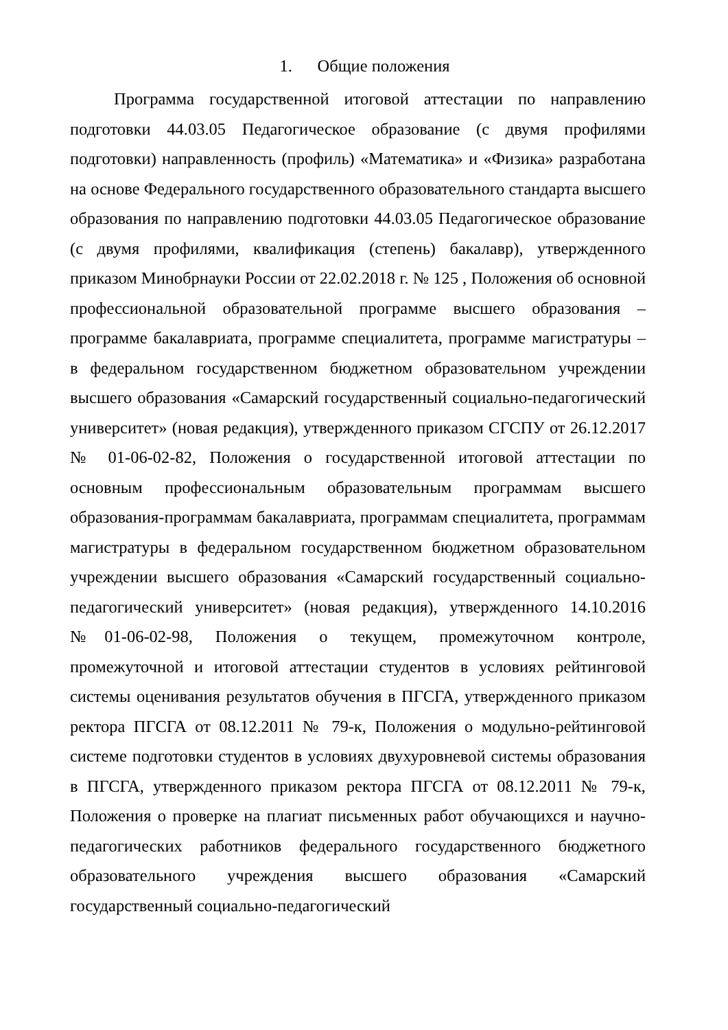1. Общие положения
Программа государственной итоговой аттестации по направлению подготовки 44.03.05 Педагогическое образование (с двумя профилями подготовки) направленность (профиль) «Математика» и «Физика» разработана на основе Федерального государственного образовательного стандарта высшего образования по направлению подготовки 44.03.05 Педагогическое образование (с двумя профилями, квалификация (степень) бакалавр), утвержденного приказом Минобрнауки России от 22.02.2018 г. № 125 , Положения об основной профессиональной образовательной программе высшего образования – программе бакалавриата, программе специалитета, программе магистратуры – в федеральном государственном бюджетном образовательном учреждении высшего образования «Самарский государственный социально-педагогический университет» (новая редакция), утвержденного приказом СГСПУ от 26.12.2017 № 01-06-02-82, Положения о государственной итоговой аттестации по основным профессиональным образовательным программам высшего образования-программам бакалавриата, программам специалитета, программам магистратуры в федеральном государственном бюджетном образовательном учреждении высшего образования «Самарский государственный социально-педагогический университет» (новая редакция), утвержденного 14.10.2016 №01-06-02-98, Положения о текущем, промежуточном контроле, промежуточной и итоговой аттестации студентов в условиях рейтинговой системы оценивания результатов обучения в ПГСГА, утвержденного приказом ректора ПГСГА от 08.12.2011 № 79-к, Положения о модульно-рейтинговой системе подготовки студентов в условиях двухуровневой системы образования в ПГСГА, утвержденного приказом ректора ПГСГА от 08.12.2011 № 79-к, Положения о проверке на плагиат письменных работ обучающихся и научно-педагогических работников федерального государственного бюджетного образовательного учреждения высшего образования «Самарский государственный социально-педагогический